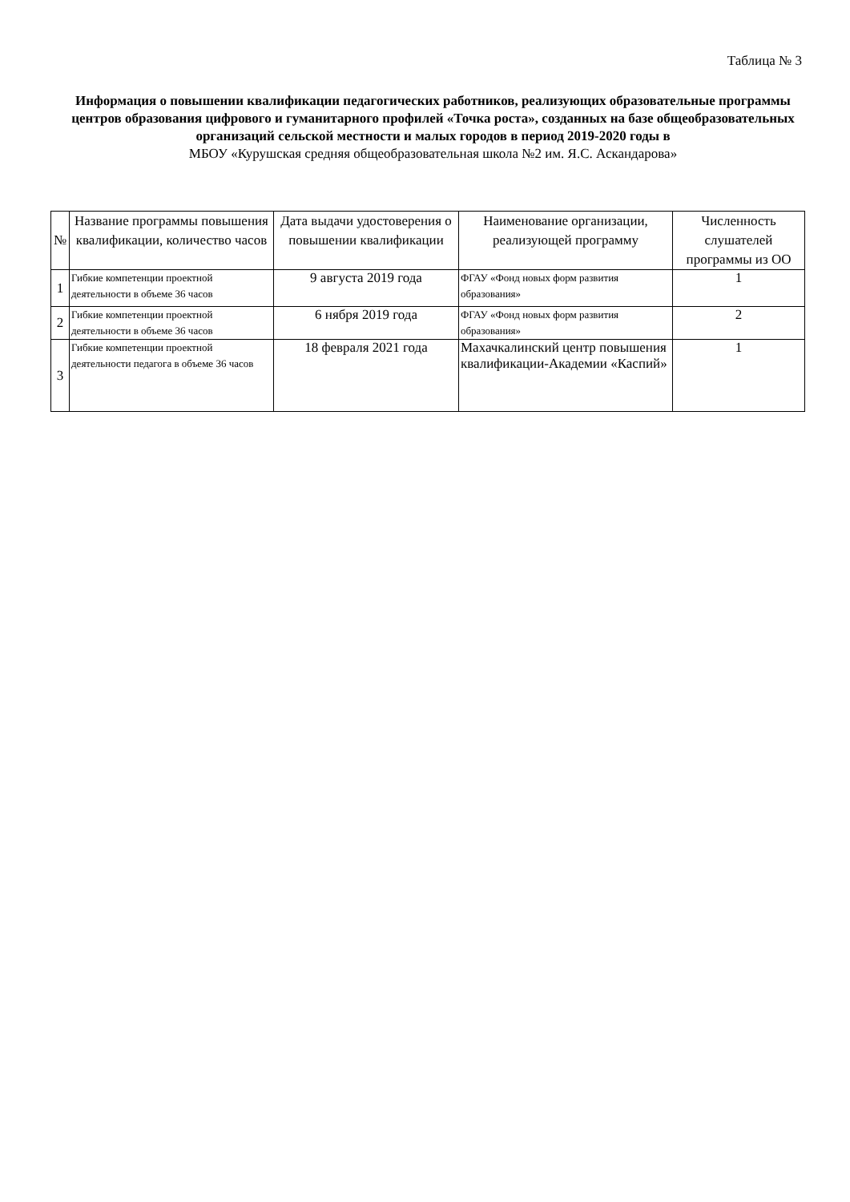Таблица № 3
Информация о повышении квалификации педагогических работников, реализующих образовательные программы центров образования цифрового и гуманитарного профилей «Точка роста», созданных на базе общеобразовательных организаций сельской местности и малых городов в период 2019-2020 годы в
МБОУ «Курушская средняя общеобразовательная школа №2 им. Я.С. Аскандарова»
| № | Название программы повышения квалификации, количество часов | Дата выдачи удостоверения о повышении квалификации | Наименование организации, реализующей программу | Численность слушателей программы из ОО |
| --- | --- | --- | --- | --- |
| 1 | Гибкие компетенции проектной деятельности в объеме 36 часов | 9 августа 2019 года | ФГАУ «Фонд новых форм развития образования» | 1 |
| 2 | Гибкие компетенции проектной деятельности в объеме 36 часов | 6 нября 2019 года | ФГАУ «Фонд новых форм развития образования» | 2 |
| 3 | Гибкие компетенции проектной деятельности педагога в объеме 36 часов | 18 февраля 2021 года | Махачкалинский центр повышения квалификации-Академии «Каспий» | 1 |